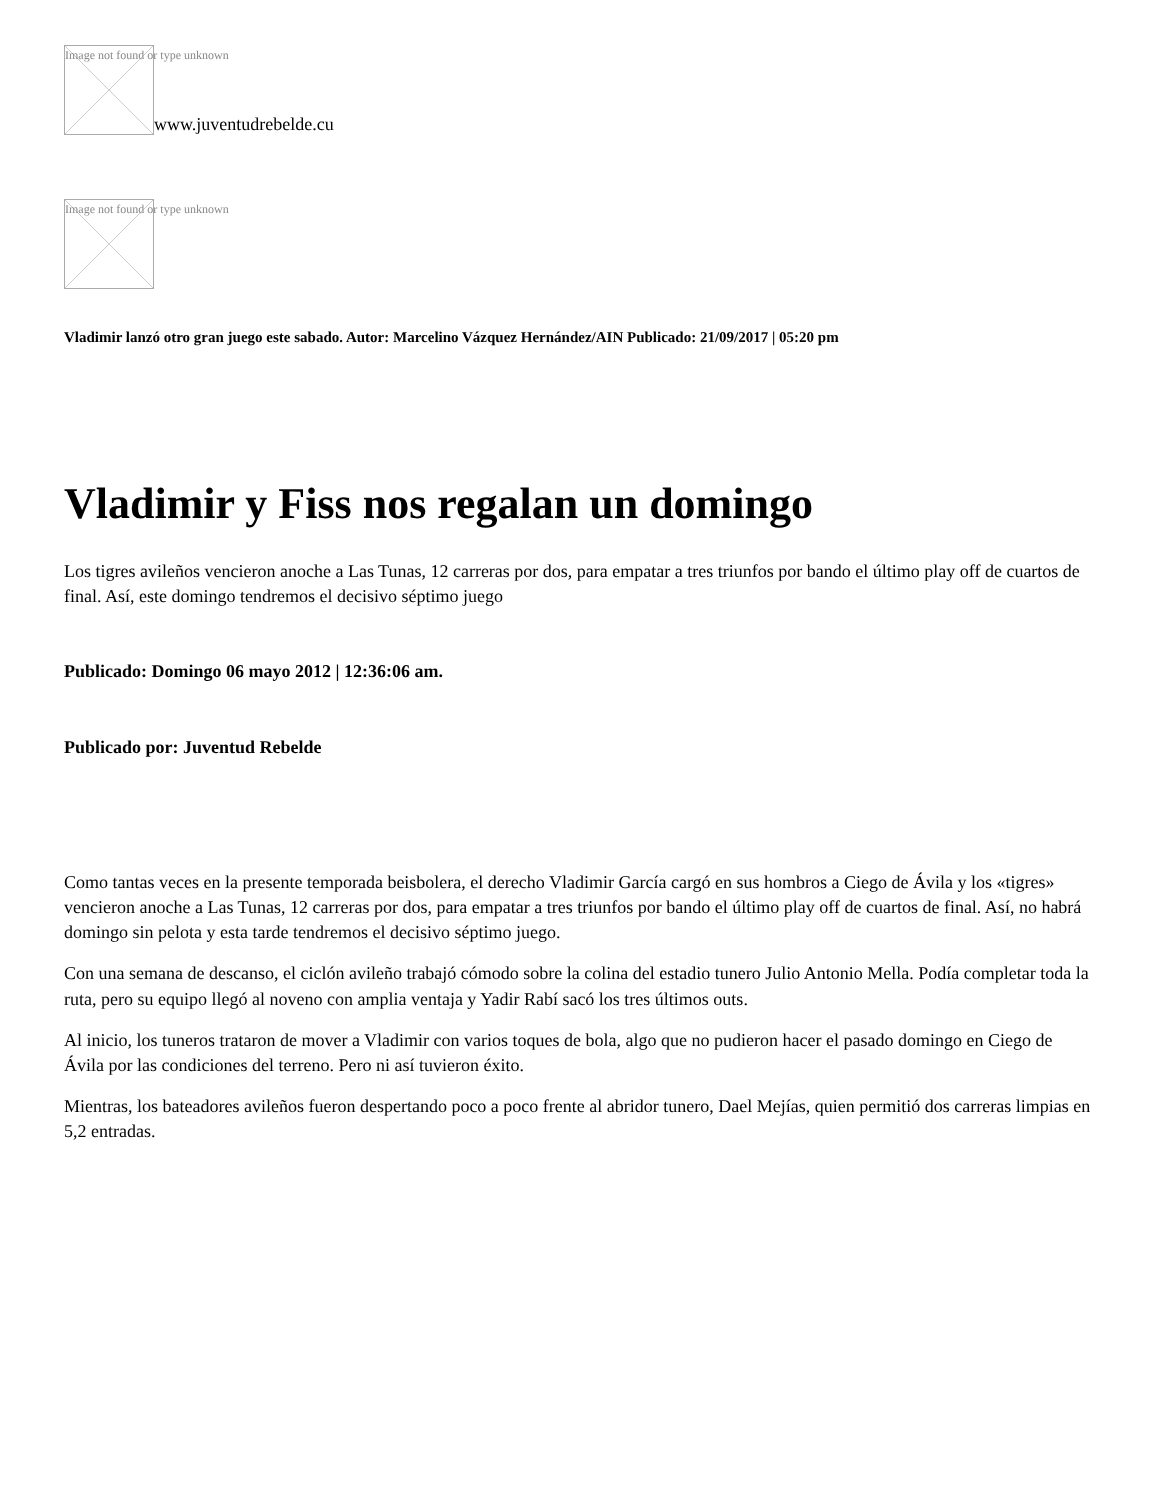Image not found or type unknown
www.juventudrebelde.cu
Image not found or type unknown
Vladimir lanzó otro gran juego este sabado. Autor: Marcelino Vázquez Hernández/AIN Publicado: 21/09/2017 | 05:20 pm
Vladimir y Fiss nos regalan un domingo
Los tigres avileños vencieron anoche a Las Tunas, 12 carreras por dos, para empatar a tres triunfos por bando el último play off de cuartos de final. Así, este domingo tendremos el decisivo séptimo juego
Publicado: Domingo 06 mayo 2012 | 12:36:06 am.
Publicado por: Juventud Rebelde
Como tantas veces en la presente temporada beisbolera, el derecho Vladimir García cargó en sus hombros a Ciego de Ávila y los «tigres» vencieron anoche a Las Tunas, 12 carreras por dos, para empatar a tres triunfos por bando el último play off de cuartos de final. Así, no habrá domingo sin pelota y esta tarde tendremos el decisivo séptimo juego.
Con una semana de descanso, el ciclón avileño trabajó cómodo sobre la colina del estadio tunero Julio Antonio Mella. Podía completar toda la ruta, pero su equipo llegó al noveno con amplia ventaja y Yadir Rabí sacó los tres últimos outs.
Al inicio, los tuneros trataron de mover a Vladimir con varios toques de bola, algo que no pudieron hacer el pasado domingo en Ciego de Ávila por las condiciones del terreno. Pero ni así tuvieron éxito.
Mientras, los bateadores avileños fueron despertando poco a poco frente al abridor tunero, Dael Mejías, quien permitió dos carreras limpias en 5,2 entradas.